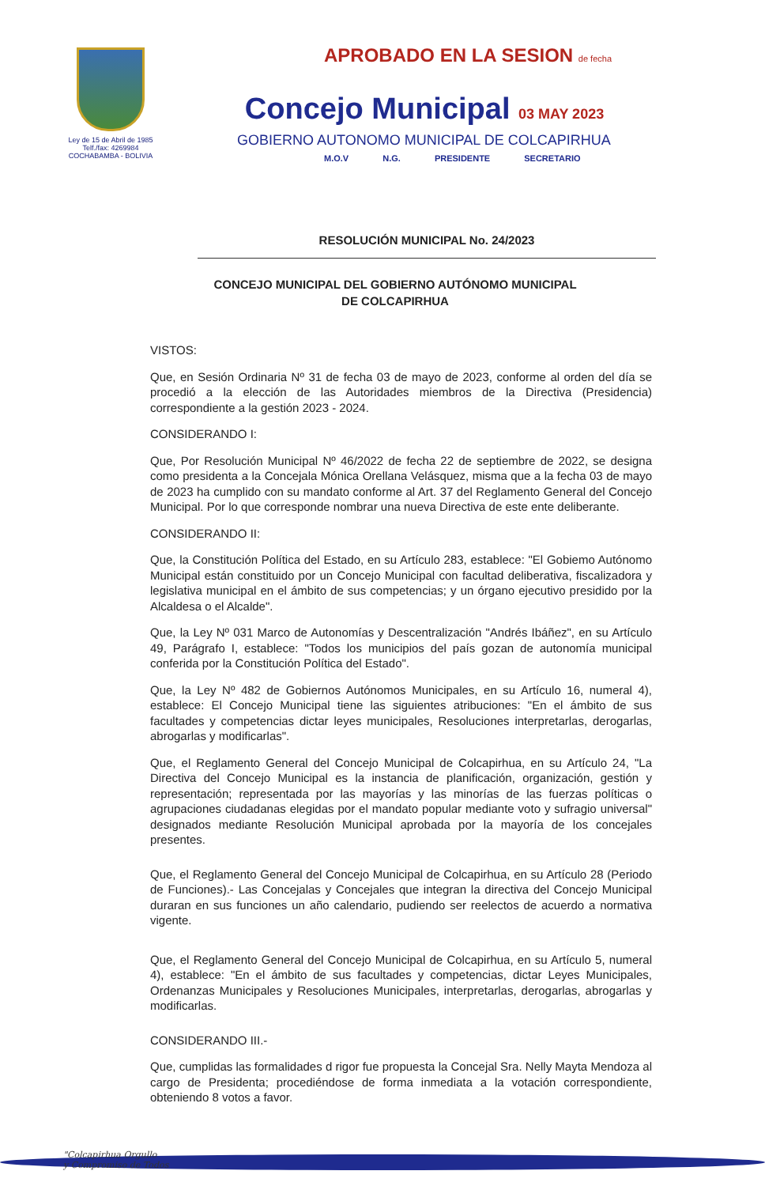Ley de 15 de Abril de 1985
Telf./fax: 4269984
COCHABAMBA - BOLIVIA
APROBADO EN LA SESION de fecha
Concejo Municipal 03 MAY 2023
GOBIERNO AUTONOMO MUNICIPAL DE COLCAPIRHUA
M.O.V N.G. PRESIDENTE SECRETARIO
RESOLUCIÓN MUNICIPAL No. 24/2023
CONCEJO MUNICIPAL DEL GOBIERNO AUTÓNOMO MUNICIPAL
DE COLCAPIRHUA
VISTOS:
Que, en Sesión Ordinaria Nº 31 de fecha 03 de mayo de 2023, conforme al orden del día se procedió a la elección de las Autoridades miembros de la Directiva (Presidencia) correspondiente a la gestión 2023 - 2024.
CONSIDERANDO I:
Que, Por Resolución Municipal Nº 46/2022 de fecha 22 de septiembre de 2022, se designa como presidenta a la Concejala Mónica Orellana Velásquez, misma que a la fecha 03 de mayo de 2023 ha cumplido con su mandato conforme al Art. 37 del Reglamento General del Concejo Municipal. Por lo que corresponde nombrar una nueva Directiva de este ente deliberante.
CONSIDERANDO II:
Que, la Constitución Política del Estado, en su Artículo 283, establece: "El Gobiemo Autónomo Municipal están constituido por un Concejo Municipal con facultad deliberativa, fiscalizadora y legislativa municipal en el ámbito de sus competencias; y un órgano ejecutivo presidido por la Alcaldesa o el Alcalde".
Que, la Ley Nº 031 Marco de Autonomías y Descentralización "Andrés Ibáñez", en su Artículo 49, Parágrafo I, establece: "Todos los municipios del país gozan de autonomía municipal conferida por la Constitución Política del Estado".
Que, la Ley Nº 482 de Gobiernos Autónomos Municipales, en su Artículo 16, numeral 4), establece: El Concejo Municipal tiene las siguientes atribuciones: "En el ámbito de sus facultades y competencias dictar leyes municipales, Resoluciones interpretarlas, derogarlas, abrogarlas y modificarlas".
Que, el Reglamento General del Concejo Municipal de Colcapirhua, en su Artículo 24, "La Directiva del Concejo Municipal es la instancia de planificación, organización, gestión y representación; representada por las mayorías y las minorías de las fuerzas políticas o agrupaciones ciudadanas elegidas por el mandato popular mediante voto y sufragio universal" designados mediante Resolución Municipal aprobada por la mayoría de los concejales presentes.
Que, el Reglamento General del Concejo Municipal de Colcapirhua, en su Artículo 28 (Periodo de Funciones).- Las Concejalas y Concejales que integran la directiva del Concejo Municipal duraran en sus funciones un año calendario, pudiendo ser reelectos de acuerdo a normativa vigente.
Que, el Reglamento General del Concejo Municipal de Colcapirhua, en su Artículo 5, numeral 4), establece: "En el ámbito de sus facultades y competencias, dictar Leyes Municipales, Ordenanzas Municipales y Resoluciones Municipales, interpretarlas, derogarlas, abrogarlas y modificarlas.
CONSIDERANDO III.-
Que, cumplidas las formalidades d rigor fue propuesta la Concejal Sra. Nelly Mayta Mendoza al cargo de Presidenta; procediéndose de forma inmediata a la votación correspondiente, obteniendo 8 votos a favor.
"Colcapirhua Orgullo
y Compromiso de Todos